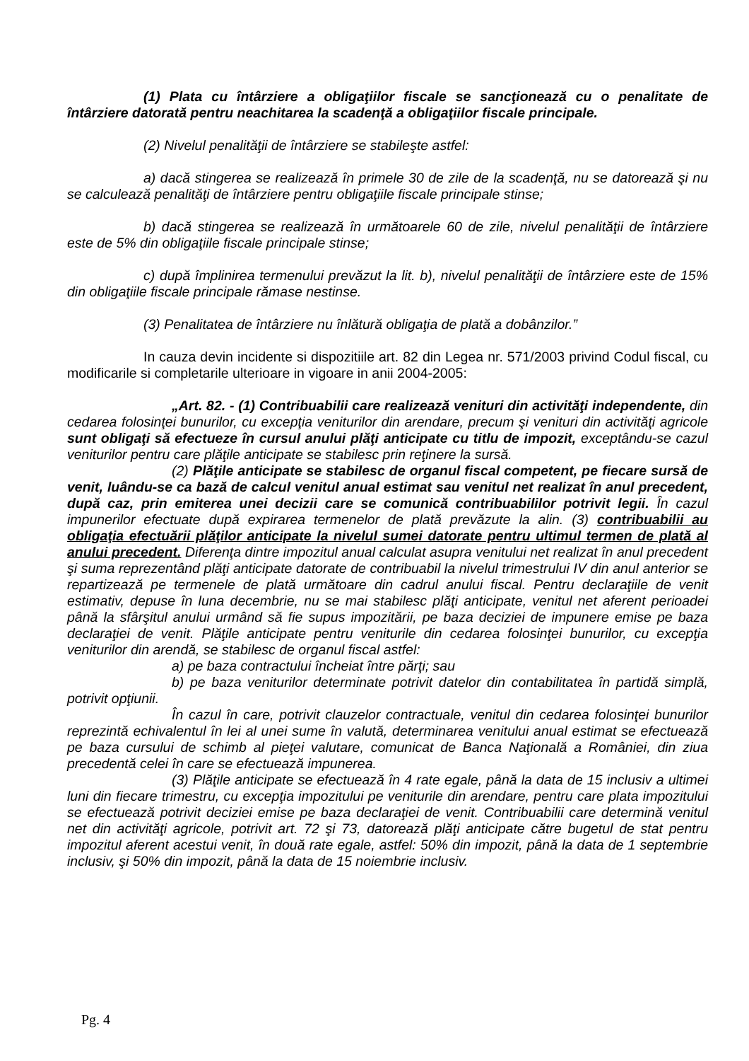(1) Plata cu întârziere a obligaţiilor fiscale se sancţionează cu o penalitate de întârziere datorată pentru neachitarea la scadenţă a obligaţiilor fiscale principale.
(2) Nivelul penalităţii de întârziere se stabileşte astfel:
a) dacă stingerea se realizează în primele 30 de zile de la scadenţă, nu se datorează şi nu se calculează penalităţi de întârziere pentru obligaţiile fiscale principale stinse;
b) dacă stingerea se realizează în următoarele 60 de zile, nivelul penalităţii de întârziere este de 5% din obligaţiile fiscale principale stinse;
c) după împlinirea termenului prevăzut la lit. b), nivelul penalităţii de întârziere este de 15% din obligaţiile fiscale principale rămase nestinse.
(3) Penalitatea de întârziere nu înlătură obligaţia de plată a dobânzilor.”
In cauza devin incidente si dispozitiile art. 82 din Legea nr. 571/2003 privind Codul fiscal, cu modificarile si completarile ulterioare in vigoare in anii 2004-2005:
„Art. 82. - (1) Contribuabilii care realizează venituri din activităţi independente, din cedarea folosinţei bunurilor, cu excepţia veniturilor din arendare, precum şi venituri din activităţi agricole sunt obligaţi să efectueze în cursul anului plăţi anticipate cu titlu de impozit, exceptându-se cazul veniturilor pentru care plăţile anticipate se stabilesc prin reţinere la sursă.
(2) Plăţile anticipate se stabilesc de organul fiscal competent, pe fiecare sursă de venit, luându-se ca bază de calcul venitul anual estimat sau venitul net realizat în anul precedent, după caz, prin emiterea unei decizii care se comunică contribuabililor potrivit legii. În cazul impunerilor efectuate după expirarea termenelor de plată prevăzute la alin. (3) contribuabilii au obligaţia efectuării plăţilor anticipate la nivelul sumei datorate pentru ultimul termen de plată al anului precedent. Diferenţa dintre impozitul anual calculat asupra venitului net realizat în anul precedent şi suma reprezentând plăţi anticipate datorate de contribuabil la nivelul trimestrului IV din anul anterior se repartizează pe termenele de plată următoare din cadrul anului fiscal. Pentru declaraţiile de venit estimativ, depuse în luna decembrie, nu se mai stabilesc plăţi anticipate, venitul net aferent perioadei până la sfârşitul anului urmând să fie supus impozitării, pe baza deciziei de impunere emise pe baza declaraţiei de venit. Plăţile anticipate pentru veniturile din cedarea folosinţei bunurilor, cu excepţia veniturilor din arendă, se stabilesc de organul fiscal astfel:
a) pe baza contractului încheiat între părţi; sau
b) pe baza veniturilor determinate potrivit datelor din contabilitatea în partidă simplă, potrivit opţiunii.
În cazul în care, potrivit clauzelor contractuale, venitul din cedarea folosinţei bunurilor reprezintă echivalentul în lei al unei sume în valută, determinarea venitului anual estimat se efectuează pe baza cursului de schimb al pieţei valutare, comunicat de Banca Naţională a României, din ziua precedentă celei în care se efectuează impunerea.
(3) Plăţile anticipate se efectuează în 4 rate egale, până la data de 15 inclusiv a ultimei luni din fiecare trimestru, cu excepţia impozitului pe veniturile din arendare, pentru care plata impozitului se efectuează potrivit deciziei emise pe baza declaraţiei de venit. Contribuabilii care determină venitul net din activităţi agricole, potrivit art. 72 şi 73, datorează plăţi anticipate către bugetul de stat pentru impozitul aferent acestui venit, în două rate egale, astfel: 50% din impozit, până la data de 1 septembrie inclusiv, şi 50% din impozit, până la data de 15 noiembrie inclusiv.
Pg. 4